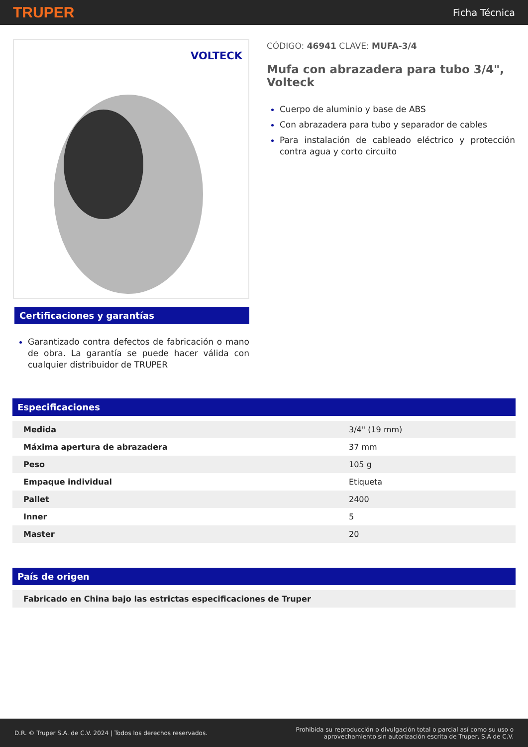TRUPER
Ficha Técnica
VOLTECK
Certificaciones y garantías
Garantizado contra defectos de fabricación o mano de obra. La garantía se puede hacer válida con cualquier distribuidor de TRUPER
CÓDIGO: 46941 CLAVE: MUFA-3/4
Mufa con abrazadera para tubo 3/4", Volteck
Cuerpo de aluminio y base de ABS
Con abrazadera para tubo y separador de cables
Para instalación de cableado eléctrico y protección contra agua y corto circuito
Especificaciones
| Medida | 3/4" (19 mm) |
| Máxima apertura de abrazadera | 37 mm |
| Peso | 105 g |
| Empaque individual | Etiqueta |
| Pallet | 2400 |
| Inner | 5 |
| Master | 20 |
País de origen
| Fabricado en China bajo las estrictas especificaciones de Truper |
D.R. © Truper S.A. de C.V. 2024 | Todos los derechos reservados.
Prohibida su reproducción o divulgación total o parcial así como su uso o
aprovechamiento sin autorización escrita de Truper, S.A de C.V.